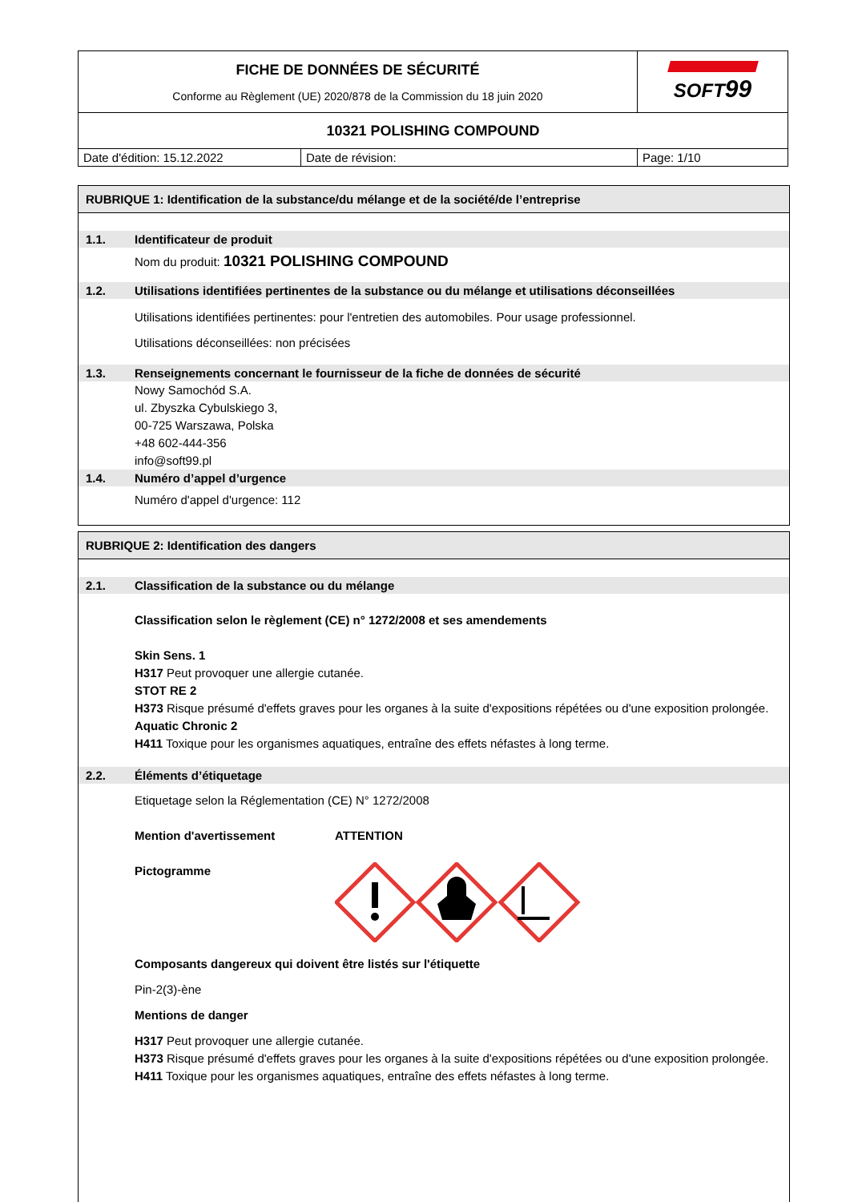| FICHE DE DONNÉES DE SÉCURITÉ Conforme au Règlement (UE) 2020/878 de la Commission du 18 juin 2020 | | SOFT 99 |
| 10321 POLISHING COMPOUND | | |
| Date d'édition: 15.12.2022 | Date de révision: | Page: 1/10 |
RUBRIQUE 1: Identification de la substance/du mélange et de la société/de l’entreprise
1.1. Identificateur de produit
Nom du produit: 10321 POLISHING COMPOUND
1.2. Utilisations identifiées pertinentes de la substance ou du mélange et utilisations déconseillées
Utilisations identifiées pertinentes: pour l'entretien des automobiles. Pour usage professionnel.
Utilisations déconseillées: non précisées
1.3. Renseignements concernant le fournisseur de la fiche de données de sécurité
Nowy Samochód S.A.
ul. Zbyszka Cybulskiego 3,
00-725 Warszawa, Polska
+48 602-444-356
info@soft99.pl
1.4. Numéro d’appel d’urgence
Numéro d'appel d'urgence: 112
RUBRIQUE 2: Identification des dangers
2.1. Classification de la substance ou du mélange
Classification selon le règlement (CE) n° 1272/2008 et ses amendements
Skin Sens. 1
H317 Peut provoquer une allergie cutanée.
STOT RE 2
H373 Risque présumé d'effets graves pour les organes à la suite d'expositions répétées ou d'une exposition prolongée.
Aquatic Chronic 2
H411 Toxique pour les organismes aquatiques, entraîne des effets néfastes à long terme.
2.2. Éléments d’étiquetage
Etiquetage selon la Réglementation (CE) N° 1272/2008
Mention d'avertissement ATTENTION
Pictogramme
Composants dangereux qui doivent être listés sur l'étiquette
Pin-2(3)-ène
Mentions de danger
H317 Peut provoquer une allergie cutanée.
H373 Risque présumé d'effets graves pour les organes à la suite d'expositions répétées ou d'une exposition prolongée.
H411 Toxique pour les organismes aquatiques, entraîne des effets néfastes à long terme.